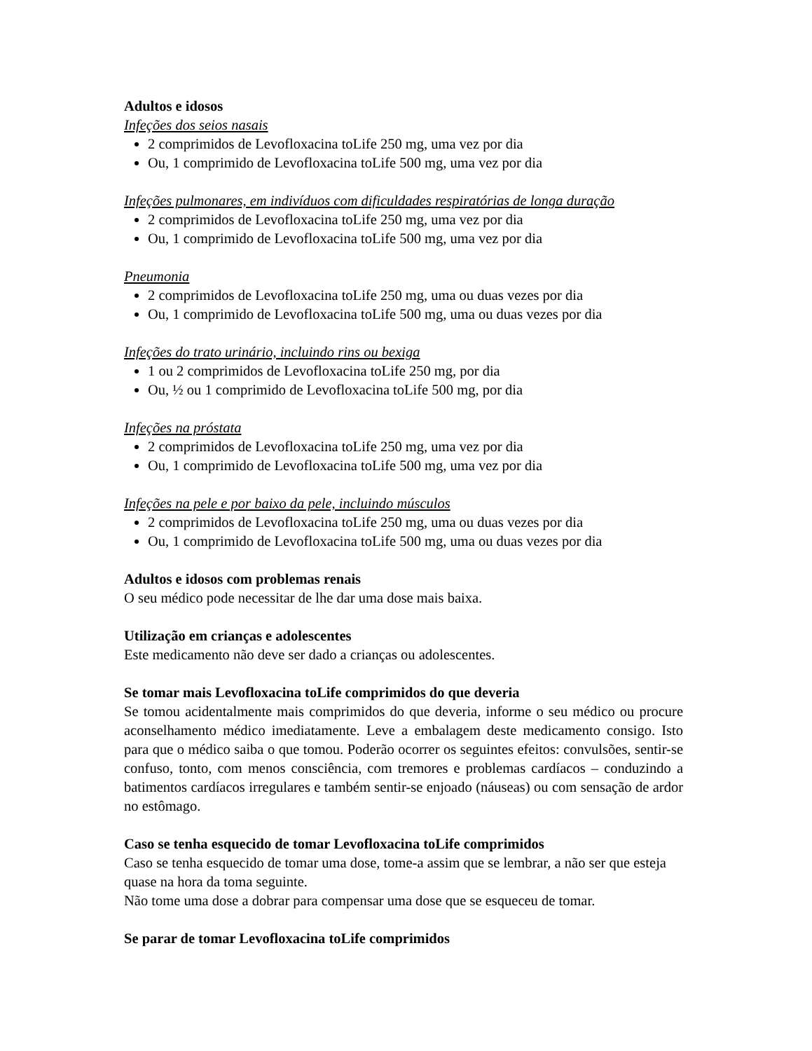Adultos e idosos
Infeções dos seios nasais
2 comprimidos de Levofloxacina toLife 250 mg, uma vez por dia
Ou, 1 comprimido de Levofloxacina toLife 500 mg, uma vez por dia
Infeções pulmonares, em indivíduos com dificuldades respiratórias de longa duração
2 comprimidos de Levofloxacina toLife 250 mg, uma vez por dia
Ou, 1 comprimido de Levofloxacina toLife 500 mg, uma vez por dia
Pneumonia
2 comprimidos de Levofloxacina toLife 250 mg, uma ou duas vezes por dia
Ou, 1 comprimido de Levofloxacina toLife 500 mg, uma ou duas vezes por dia
Infeções do trato urinário, incluindo rins ou bexiga
1 ou 2 comprimidos de Levofloxacina toLife 250 mg, por dia
Ou, ½ ou 1 comprimido de Levofloxacina toLife 500 mg, por dia
Infeções na próstata
2 comprimidos de Levofloxacina toLife 250 mg, uma vez por dia
Ou, 1 comprimido de Levofloxacina toLife 500 mg, uma vez por dia
Infeções na pele e por baixo da pele, incluindo músculos
2 comprimidos de Levofloxacina toLife 250 mg, uma ou duas vezes por dia
Ou, 1 comprimido de Levofloxacina toLife 500 mg, uma ou duas vezes por dia
Adultos e idosos com problemas renais
O seu médico pode necessitar de lhe dar uma dose mais baixa.
Utilização em crianças e adolescentes
Este medicamento não deve ser dado a crianças ou adolescentes.
Se tomar mais Levofloxacina toLife comprimidos do que deveria
Se tomou acidentalmente mais comprimidos do que deveria, informe o seu médico ou procure aconselhamento médico imediatamente. Leve a embalagem deste medicamento consigo. Isto para que o médico saiba o que tomou. Poderão ocorrer os seguintes efeitos: convulsões, sentir-se confuso, tonto, com menos consciência, com tremores e problemas cardíacos – conduzindo a batimentos cardíacos irregulares e também sentir-se enjoado (náuseas) ou com sensação de ardor no estômago.
Caso se tenha esquecido de tomar Levofloxacina toLife comprimidos
Caso se tenha esquecido de tomar uma dose, tome-a assim que se lembrar, a não ser que esteja quase na hora da toma seguinte.
Não tome uma dose a dobrar para compensar uma dose que se esqueceu de tomar.
Se parar de tomar Levofloxacina toLife comprimidos